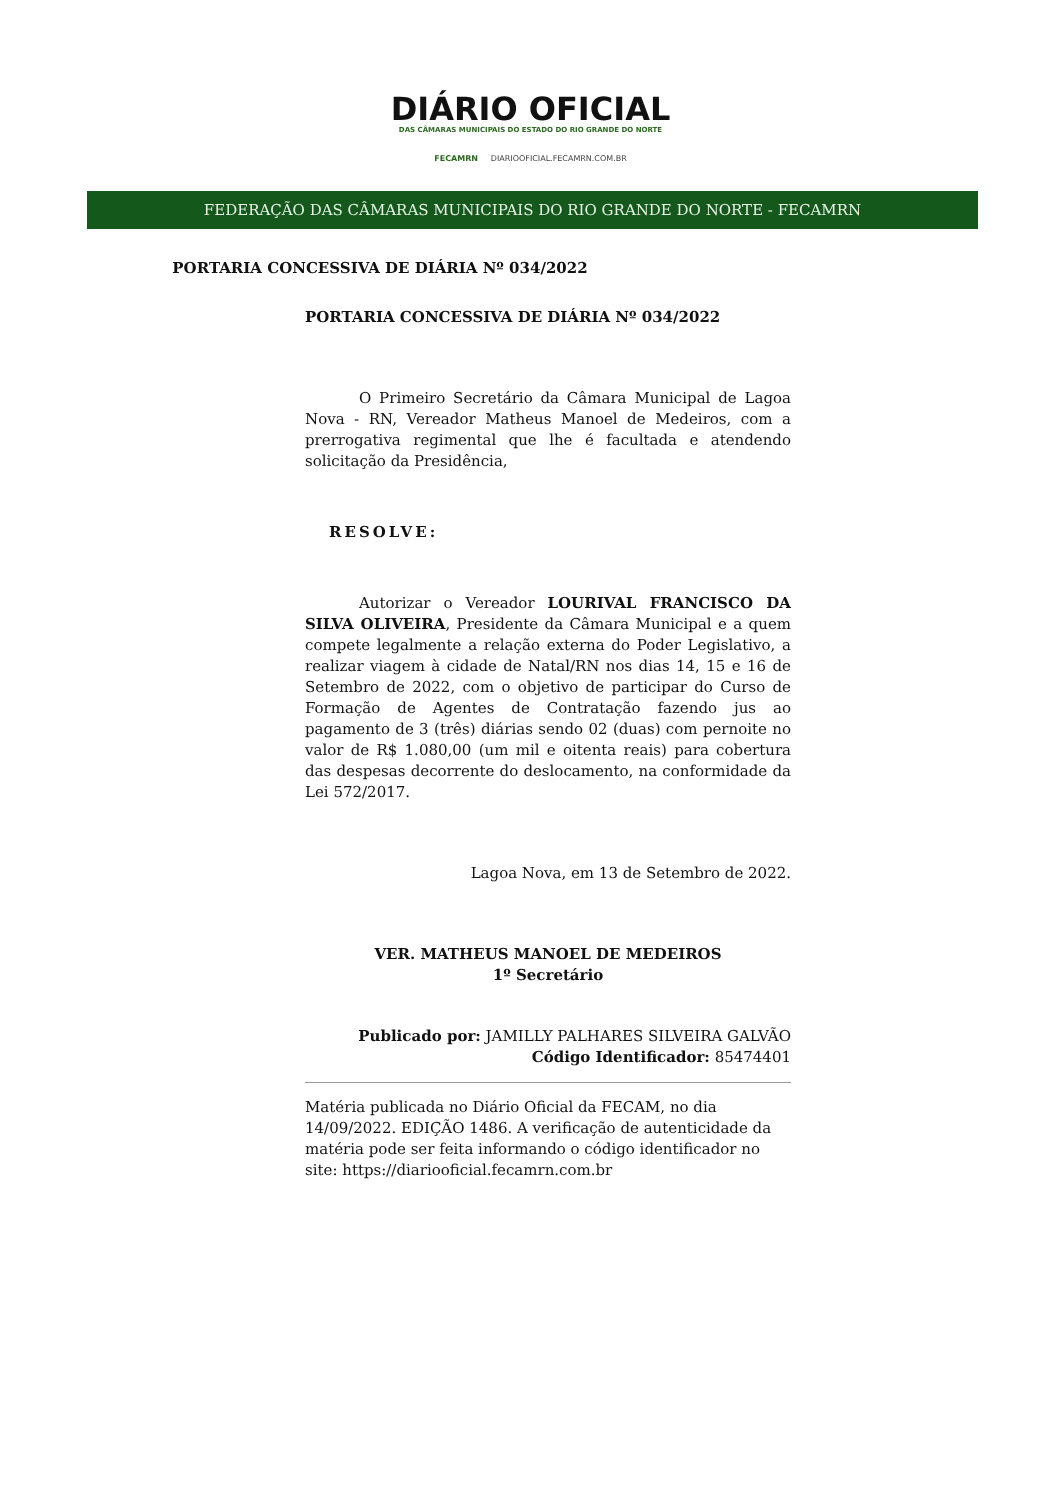DIÁRIO OFICIAL
DAS CÂMARAS MUNICIPAIS DO ESTADO DO RIO GRANDE DO NORTE
FECAMRN DIARIOOFICIAL.FECAMRN.COM.BR
FEDERAÇÃO DAS CÂMARAS MUNICIPAIS DO RIO GRANDE DO NORTE - FECAMRN
PORTARIA CONCESSIVA DE DIÁRIA Nº 034/2022
PORTARIA CONCESSIVA DE DIÁRIA Nº 034/2022
O Primeiro Secretário da Câmara Municipal de Lagoa Nova - RN, Vereador Matheus Manoel de Medeiros, com a prerrogativa regimental que lhe é facultada e atendendo solicitação da Presidência,
RESOLVE:
Autorizar o Vereador LOURIVAL FRANCISCO DA SILVA OLIVEIRA, Presidente da Câmara Municipal e a quem compete legalmente a relação externa do Poder Legislativo, a realizar viagem à cidade de Natal/RN nos dias 14, 15 e 16 de Setembro de 2022, com o objetivo de participar do Curso de Formação de Agentes de Contratação fazendo jus ao pagamento de 3 (três) diárias sendo 02 (duas) com pernoite no valor de R$ 1.080,00 (um mil e oitenta reais) para cobertura das despesas decorrente do deslocamento, na conformidade da Lei 572/2017.
Lagoa Nova, em 13 de Setembro de 2022.
VER. MATHEUS MANOEL DE MEDEIROS
1º Secretário
Publicado por: JAMILLY PALHARES SILVEIRA GALVÃO
Código Identificador: 85474401
Matéria publicada no Diário Oficial da FECAM, no dia 14/09/2022. EDIÇÃO 1486. A verificação de autenticidade da matéria pode ser feita informando o código identificador no site: https://diariooficial.fecamrn.com.br